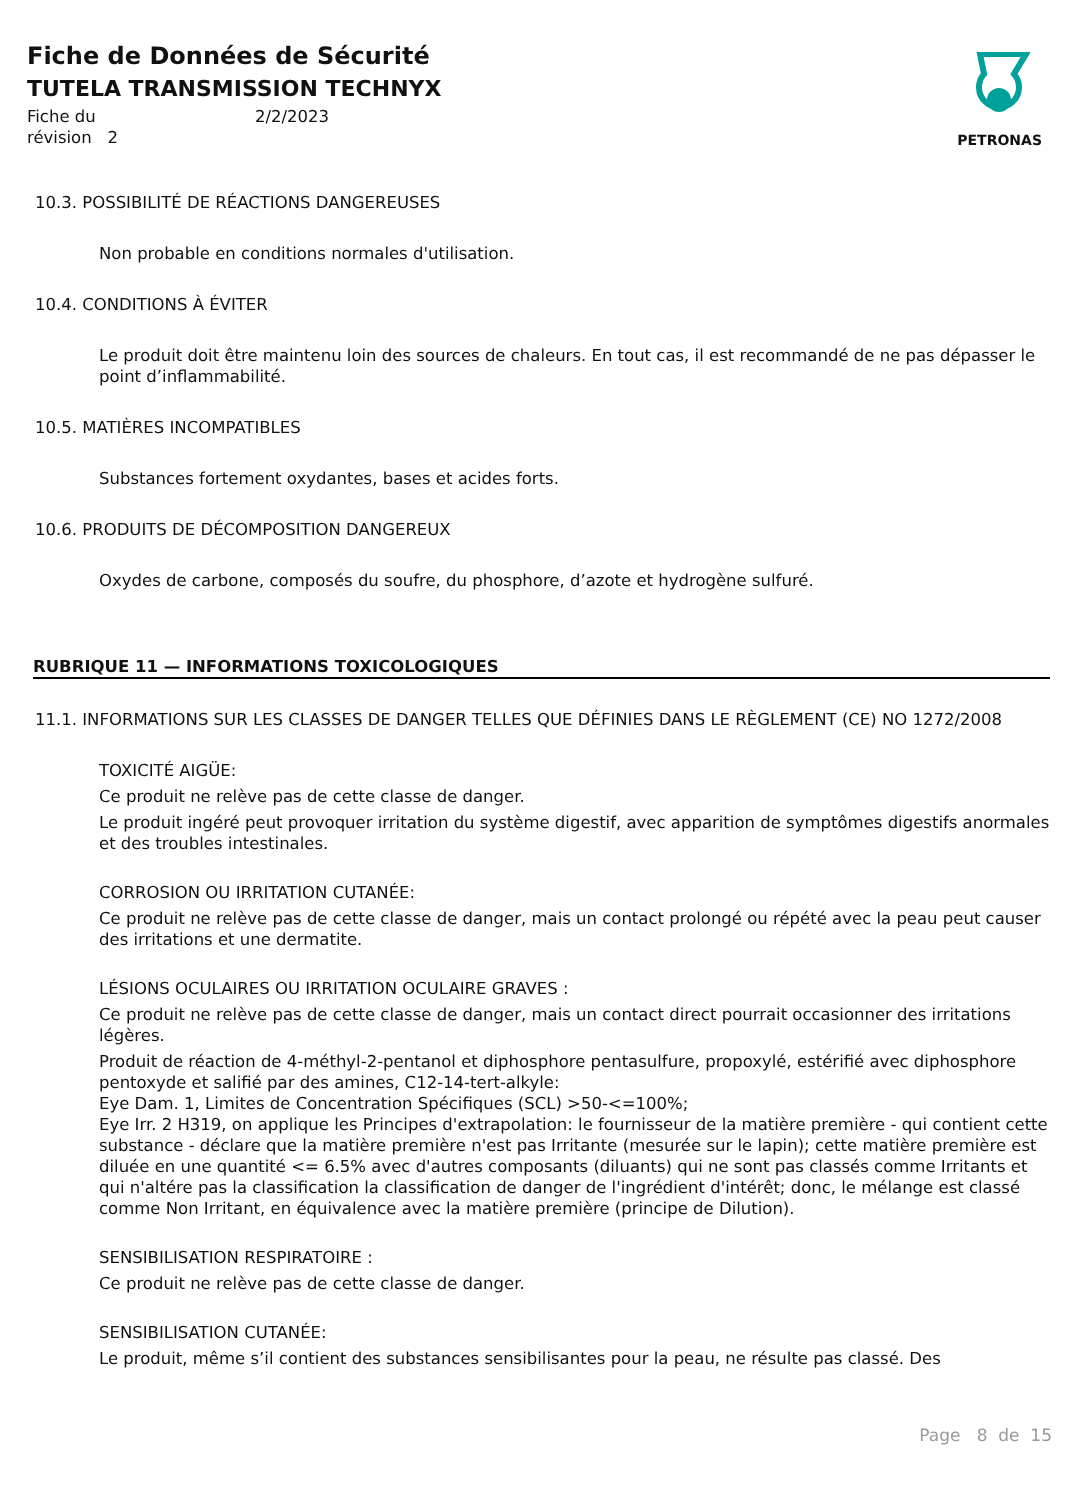Fiche de Données de Sécurité
TUTELA TRANSMISSION TECHNYX
Fiche du
révision 2
2/2/2023
PETRONAS
10.3. POSSIBILITÉ DE RÉACTIONS DANGEREUSES
Non probable en conditions normales d'utilisation.
10.4. CONDITIONS À ÉVITER
Le produit doit être maintenu loin des sources de chaleurs. En tout cas, il est recommandé de ne pas dépasser le point d’inflammabilité.
10.5. MATIÈRES INCOMPATIBLES
Substances fortement oxydantes, bases et acides forts.
10.6. PRODUITS DE DÉCOMPOSITION DANGEREUX
Oxydes de carbone, composés du soufre, du phosphore, d’azote et hydrogène sulfuré.
RUBRIQUE 11 — INFORMATIONS TOXICOLOGIQUES
11.1. INFORMATIONS SUR LES CLASSES DE DANGER TELLES QUE DÉFINIES DANS LE RÈGLEMENT (CE) NO 1272/2008
TOXICITÉ AIGÜE:
Ce produit ne relève pas de cette classe de danger.
Le produit ingéré peut provoquer irritation du système digestif, avec apparition de symptômes digestifs anormales et des troubles intestinales.
CORROSION OU IRRITATION CUTANÉE:
Ce produit ne relève pas de cette classe de danger, mais un contact prolongé ou répété avec la peau peut causer des irritations et une dermatite.
LÉSIONS OCULAIRES OU IRRITATION OCULAIRE GRAVES :
Ce produit ne relève pas de cette classe de danger, mais un contact direct pourrait occasionner des irritations légères.
Produit de réaction de 4-méthyl-2-pentanol et diphosphore pentasulfure, propoxylé, estérifié avec diphosphore pentoxyde et salifié par des amines, C12-14-tert-alkyle:
Eye Dam. 1, Limites de Concentration Spécifiques (SCL) >50-<=100%;
Eye Irr. 2 H319, on applique les Principes d'extrapolation: le fournisseur de la matière première - qui contient cette substance - déclare que la matière première n'est pas Irritante (mesurée sur le lapin); cette matière première est diluée en une quantité <= 6.5% avec d'autres composants (diluants) qui ne sont pas classés comme Irritants et qui n'altére pas la classification la classification de danger de l'ingrédient d'intérêt; donc, le mélange est classé comme Non Irritant, en équivalence avec la matière première (principe de Dilution).
SENSIBILISATION RESPIRATOIRE :
Ce produit ne relève pas de cette classe de danger.
SENSIBILISATION CUTANÉE:
Le produit, même s’il contient des substances sensibilisantes pour la peau, ne résulte pas classé. Des
Page 8 de 15